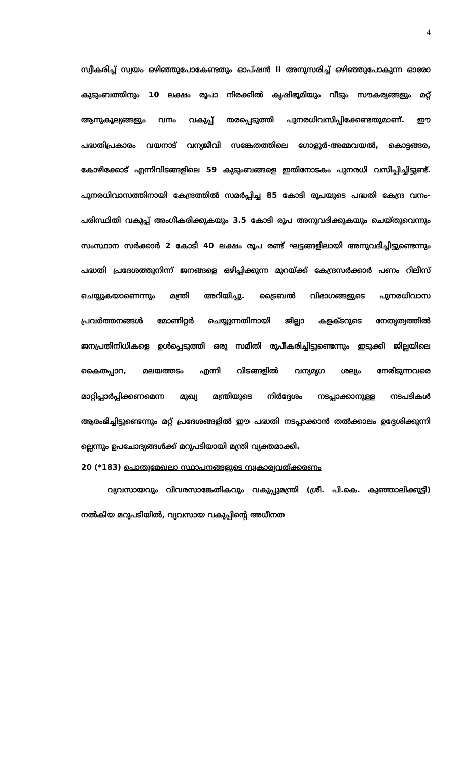4
സ്വീകരിച്ച് സ്വയം ഒഴിഞ്ഞുപോകേണ്ടതും ഓപ്ഷൻ II അനുസരിച്ച് ഒഴിഞ്ഞുപോകുന്ന ഓരോ കുടുംബത്തിനും 10 ലക്ഷം രൂപാ നിരക്കിൽ കൃഷിഭൂമിയും വീടും സൗകര്യങ്ങളും മറ്റ് ആനുകൂല്യങ്ങളും വനം വകുപ്പ് തരപ്പെടുത്തി പുനരധിവസിപ്പിക്കേണ്ടതുമാണ്. ഈ പദ്ധതിപ്രകാരം വയനാട് വന്യജീവി സങ്കേതത്തിലെ ഗോളൂർ-അമ്മവയൽ, കൊട്ടങ്ങര, കോഴിക്കോട് എന്നിവിടങ്ങളിലെ 59 കുടുംബങ്ങളെ ഇതിനോടകം പുനരധി വസിപ്പിച്ചിട്ടുണ്ട്. പുനരധിവാസത്തിനായി കേന്ദ്രത്തിൽ സമർപ്പിച്ച 85 കോടി രൂപയുടെ പദ്ധതി കേന്ദ്ര വനം-പരിസ്ഥിതി വകുപ്പ് അംഗീകരിക്കുകയും 3.5 കോടി രൂപ അനുവദിക്കുകയും ചെയ്തുവെന്നും സംസ്ഥാന സർക്കാർ 2 കോടി 40 ലക്ഷം രൂപ രണ്ട് ഘട്ടങ്ങളിലായി അനുവദിച്ചിട്ടുണ്ടെന്നും പദ്ധതി പ്രദേശത്തുനിന്ന് ജനങ്ങളെ ഒഴിപ്പിക്കുന്ന മുറയ്ക്ക് കേന്ദ്രസർക്കാർ പണം റിലീസ് ചെയ്യുകയാണെന്നും മന്ത്രി അറിയിച്ചു. ട്രൈബൽ വിഭാഗങ്ങളുടെ പുനരധിവാസ പ്രവർത്തനങ്ങൾ മോണിറ്റർ ചെയ്യുന്നതിനായി ജില്ലാ കളക്ടറുടെ നേതൃത്വത്തിൽ ജനപ്രതിനിധികളെ ഉൾപ്പെടുത്തി ഒരു സമിതി രൂപീകരിച്ചിട്ടുണ്ടെന്നും ഇടുക്കി ജില്ലയിലെ കൈതപ്പാറ, മലയത്തടം എന്നി വിടങ്ങളിൽ വന്യമൃഗ ശല്യം നേരിടുന്നവരെ മാറ്റിപ്പാർപ്പിക്കണമെന്ന മുഖ്യ മന്ത്രിയുടെ നിർദ്ദേശം നടപ്പാക്കാനുള്ള നടപടികൾ ആരംഭിച്ചിട്ടുണ്ടെന്നും മറ്റ് പ്രദേശങ്ങളിൽ ഈ പദ്ധതി നടപ്പാക്കാൻ തൽക്കാലം ഉദ്ദേശിക്കുന്നി ല്ലെന്നും ഉപചോദ്യങ്ങൾക്ക് മറുപടിയായി മന്ത്രി വ്യക്തമാക്കി.
20 (*183) പൊതുമേഖലാ സ്ഥാപനങ്ങളുടെ സ്വകാര്യവത്ക്കരണം
വ്യവസായവും വിവരസാങ്കേതികവും വകുപ്പുമന്ത്രി (ശ്രീ. പി.കെ. കുഞ്ഞാലിക്കുട്ടി) നൽകിയ മറുപടിയിൽ, വ്യവസായ വകുപ്പിന്റെ അധീനത